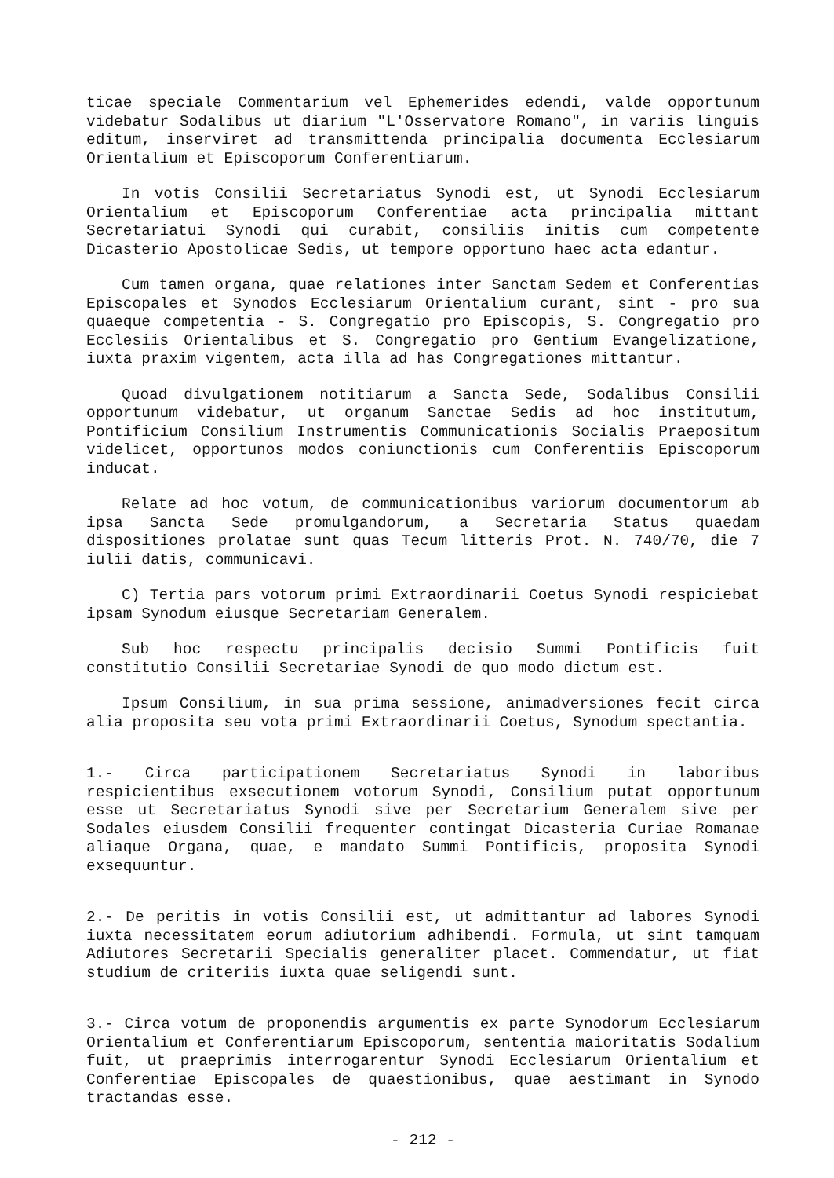ticae speciale Commentarium vel Ephemerides edendi, valde opportunum videbatur Sodalibus ut diarium "L'Osservatore Romano", in variis linguis editum, inserviret ad transmittenda principalia documenta Ecclesiarum Orientalium et Episcoporum Conferentiarum.
In votis Consilii Secretariatus Synodi est, ut Synodi Ecclesiarum Orientalium et Episcoporum Conferentiae acta principalia mittant Secretariatui Synodi qui curabit, consiliis initis cum competente Dicasterio Apostolicae Sedis, ut tempore opportuno haec acta edantur.
Cum tamen organa, quae relationes inter Sanctam Sedem et Conferentias Episcopales et Synodos Ecclesiarum Orientalium curant, sint - pro sua quaeque competentia - S. Congregatio pro Episcopis, S. Congregatio pro Ecclesiis Orientalibus et S. Congregatio pro Gentium Evangelizatione, iuxta praxim vigentem, acta illa ad has Congregationes mittantur.
Quoad divulgationem notitiarum a Sancta Sede, Sodalibus Consilii opportunum videbatur, ut organum Sanctae Sedis ad hoc institutum, Pontificium Consilium Instrumentis Communicationis Socialis Praepositum videlicet, opportunos modos coniunctionis cum Conferentiis Episcoporum inducat.
Relate ad hoc votum, de communicationibus variorum documentorum ab ipsa Sancta Sede promulgandorum, a Secretaria Status quaedam dispositiones prolatae sunt quas Tecum litteris Prot. N. 740/70, die 7 iulii datis, communicavi.
C) Tertia pars votorum primi Extraordinarii Coetus Synodi respiciebat ipsam Synodum eiusque Secretariam Generalem.
Sub hoc respectu principalis decisio Summi Pontificis fuit constitutio Consilii Secretariae Synodi de quo modo dictum est.
Ipsum Consilium, in sua prima sessione, animadversiones fecit circa alia proposita seu vota primi Extraordinarii Coetus, Synodum spectantia.
1.- Circa participationem Secretariatus Synodi in laboribus respicientibus exsecutionem votorum Synodi, Consilium putat opportunum esse ut Secretariatus Synodi sive per Secretarium Generalem sive per Sodales eiusdem Consilii frequenter contingat Dicasteria Curiae Romanae aliaque Organa, quae, e mandato Summi Pontificis, proposita Synodi exsequuntur.
2.- De peritis in votis Consilii est, ut admittantur ad labores Synodi iuxta necessitatem eorum adiutorium adhibendi. Formula, ut sint tamquam Adiutores Secretarii Specialis generaliter placet. Commendatur, ut fiat studium de criteriis iuxta quae seligendi sunt.
3.- Circa votum de proponendis argumentis ex parte Synodorum Ecclesiarum Orientalium et Conferentiarum Episcoporum, sententia maioritatis Sodalium fuit, ut praeprimis interrogarentur Synodi Ecclesiarum Orientalium et Conferentiae Episcopales de quaestionibus, quae aestimant in Synodo tractandas esse.
- 212 -